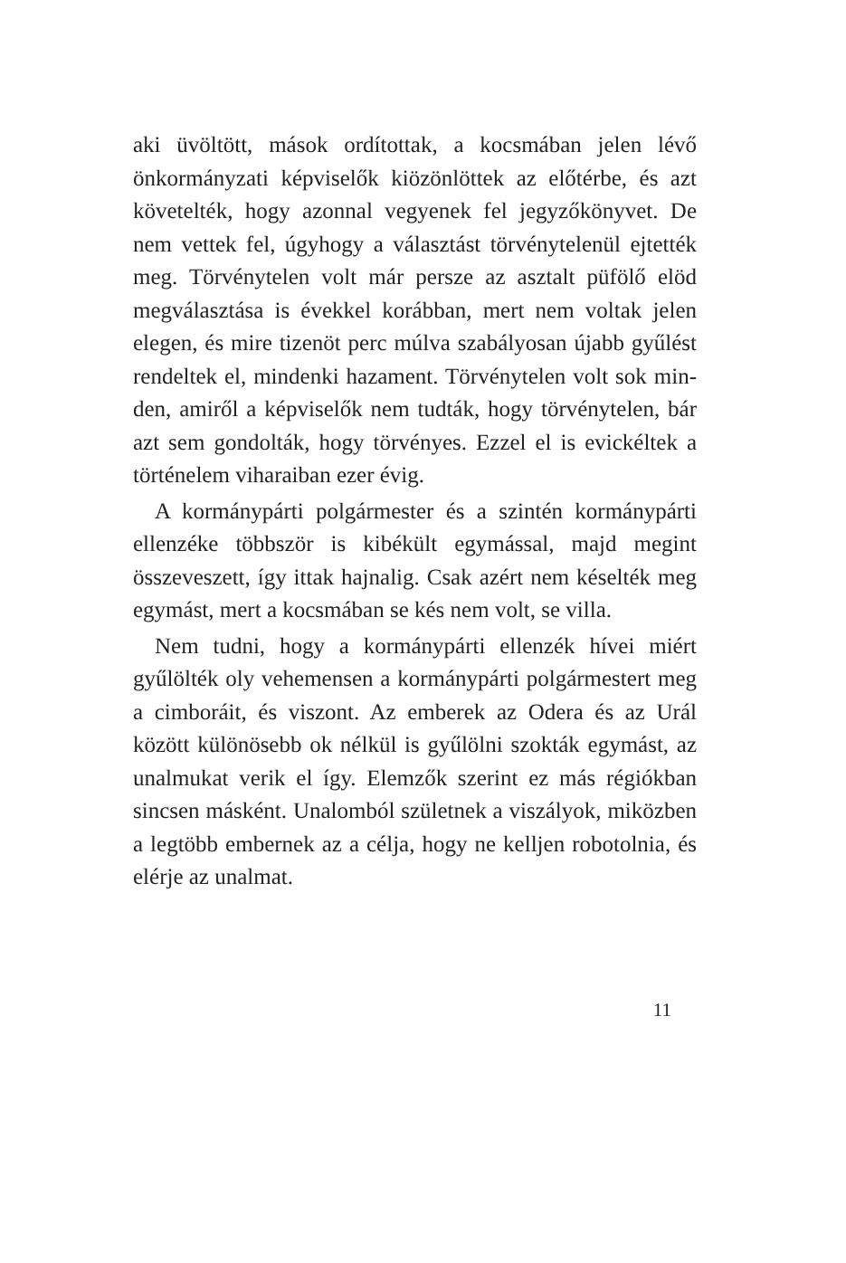aki üvöltött, mások ordítottak, a kocsmában jelen lé­vő önkormányzati képviselők kiözönlöttek az előtér­be, és azt követelték, hogy azonnal vegyenek fel jegy­zőkönyvet. De nem vettek fel, úgyhogy a választást törvénytelenül ejtették meg. Törvénytelen volt már persze az asztalt püfölő elöd megválasztása is évek­kel korábban, mert nem voltak jelen elegen, és mire ti­zenöt perc múlva szabályosan újabb gyűlést rendeltek el, mindenki hazament. Törvénytelen volt sok min­den, amiről a képviselők nem tudták, hogy törvényte­len, bár azt sem gondolták, hogy törvényes. Ezzel el is evickéltek a történelem viharaiban ezer évig.
A kormánypárti polgármester és a szintén kor­mánypárti ellenzéke többször is kibékült egymással, majd megint összeveszett, így ittak hajnalig. Csak azért nem késelték meg egymást, mert a kocsmában se kés nem volt, se villa.
Nem tudni, hogy a kormánypárti ellenzék hívei miért gyűlölték oly vehemensen a kormánypárti pol­gármestert meg a cimboráit, és viszont. Az emberek az Odera és az Urál között különösebb ok nélkül is gyűlölni szokták egymást, az unalmukat verik el így. Elemzők szerint ez más régiókban sincsen másként. Unalomból születnek a viszályok, miközben a legtöbb embernek az a célja, hogy ne kelljen robotolnia, és el­érje az unalmat.
11